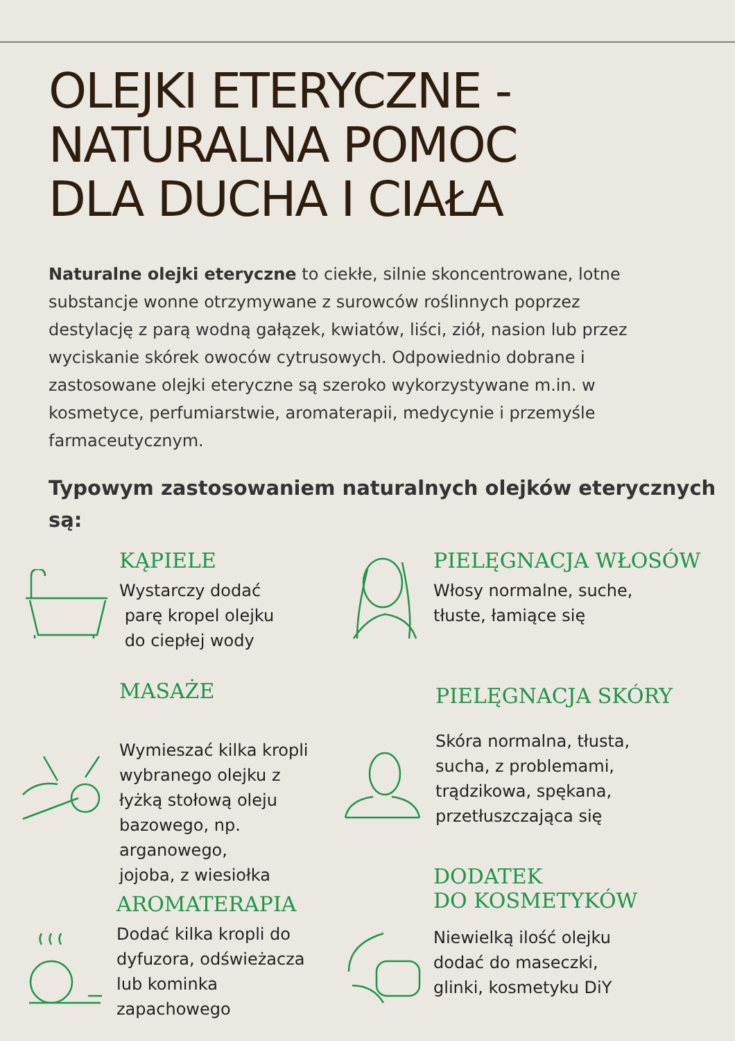OLEJKI ETERYCZNE -
NATURALNA POMOC
DLA DUCHA I CIAŁA
Naturalne olejki eteryczne to ciekłe, silnie skoncentrowane, lotne substancje wonne otrzymywane z surowców roślinnych poprzez destylację z parą wodną gałązek, kwiatów, liści, ziół, nasion lub przez wyciskanie skórek owoców cytrusowych. Odpowiednio dobrane i zastosowane olejki eteryczne są szeroko wykorzystywane m.in. w kosmetyce, perfumiarstwie, aromaterapii, medycynie i przemyśle farmaceutycznym.
Typowym zastosowaniem naturalnych olejków eterycznych są:
KĄPIELE
Wystarczy dodać
parę kropel olejku
do ciepłej wody
PIELĘGNACJA WŁOSÓW
Włosy normalne, suche,
tłuste, łamiące się
MASAŻE
Wymieszać kilka kropli
wybranego olejku z
łyżką stołową oleju
bazowego, np.
arganowego,
jojoba, z wiesiołka
PIELĘGNACJA SKÓRY
Skóra normalna, tłusta,
sucha, z problemami,
trądzikowa, spękana,
przetłuszczająca się
AROMATERAPIA
Dodać kilka kropli do
dyfuzora, odświeżacza
lub kominka
zapachowego
DODATEK
DO KOSMETYKÓW
Niewielką ilość olejku
dodać do maseczki,
glinki, kosmetyku DiY